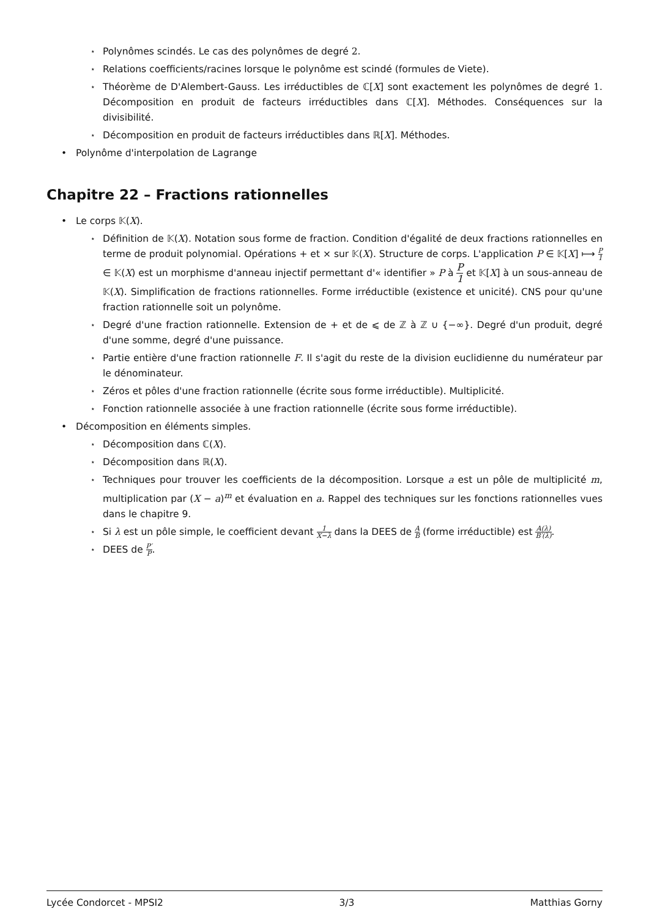⋆ Polynômes scindés. Le cas des polynômes de degré 2.
⋆ Relations coefficients/racines lorsque le polynôme est scindé (formules de Viete).
⋆ Théorème de D'Alembert-Gauss. Les irréductibles de ℂ[X] sont exactement les polynômes de degré 1. Décomposition en produit de facteurs irréductibles dans ℂ[X]. Méthodes. Conséquences sur la divisibilité.
⋆ Décomposition en produit de facteurs irréductibles dans ℝ[X]. Méthodes.
• Polynôme d'interpolation de Lagrange
Chapitre 22 – Fractions rationnelles
• Le corps 𝕂(X).
⋆ Définition de 𝕂(X). Notation sous forme de fraction. Condition d'égalité de deux fractions rationnelles en terme de produit polynomial. Opérations + et × sur 𝕂(X). Structure de corps. L'application P ∈ 𝕂[X] ⟼ P 1 ∈ 𝕂(X) est un morphisme d'anneau injectif permettant d'« identifier » P à P 1 et 𝕂[X] à un sous-anneau de 𝕂(X). Simplification de fractions rationnelles. Forme irréductible (existence et unicité). CNS pour qu'une fraction rationnelle soit un polynôme.
⋆ Degré d'une fraction rationnelle. Extension de + et de ⩽ de ℤ à ℤ ∪ {−∞}. Degré d'un produit, degré d'une somme, degré d'une puissance.
⋆ Partie entière d'une fraction rationnelle F. Il s'agit du reste de la division euclidienne du numérateur par le dénominateur.
⋆ Zéros et pôles d'une fraction rationnelle (écrite sous forme irréductible). Multiplicité.
⋆ Fonction rationnelle associée à une fraction rationnelle (écrite sous forme irréductible).
• Décomposition en éléments simples.
⋆ Décomposition dans ℂ(X).
⋆ Décomposition dans ℝ(X).
⋆ Techniques pour trouver les coefficients de la décomposition. Lorsque a est un pôle de multiplicité m, multiplication par (X − a)<sup>m</sup> et évaluation en a. Rappel des techniques sur les fonctions rationnelles vues dans le chapitre 9.
⋆ Si λ est un pôle simple, le coefficient devant 1 X−λ dans la DEES de A B (forme irréductible) est A(λ) B′(λ).
⋆ DEES de P′ P.
Lycée Condorcet - MPSI2 3/3 Matthias Gorny